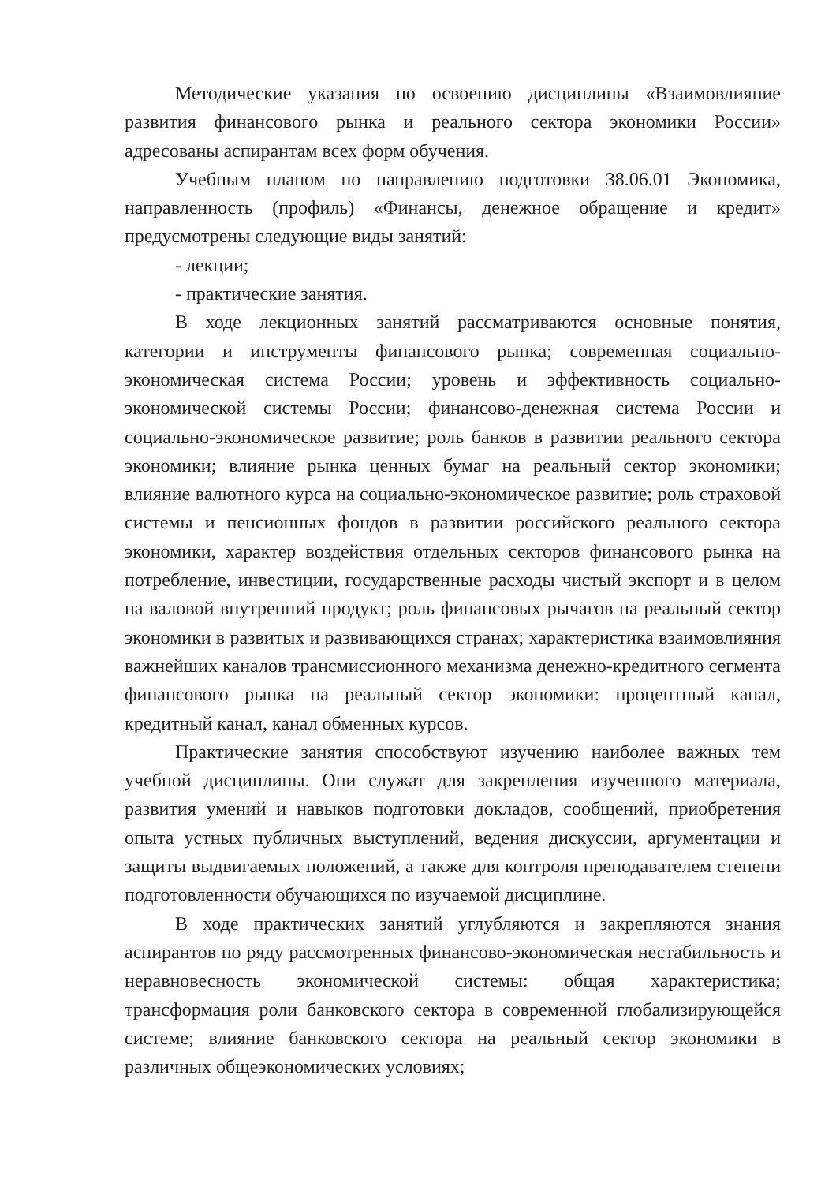Методические указания по освоению дисциплины «Взаимовлияние развития финансового рынка и реального сектора экономики России» адресованы аспирантам всех форм обучения.
Учебным планом по направлению подготовки 38.06.01 Экономика, направленность (профиль) «Финансы, денежное обращение и кредит» предусмотрены следующие виды занятий:
- лекции;
- практические занятия.
В ходе лекционных занятий рассматриваются основные понятия, категории и инструменты финансового рынка; современная социально-экономическая система России; уровень и эффективность социально-экономической системы России; финансово-денежная система России и социально-экономическое развитие; роль банков в развитии реального сектора экономики; влияние рынка ценных бумаг на реальный сектор экономики; влияние валютного курса на социально-экономическое развитие; роль страховой системы и пенсионных фондов в развитии российского реального сектора экономики, характер воздействия отдельных секторов финансового рынка на потребление, инвестиции, государственные расходы чистый экспорт и в целом на валовой внутренний продукт; роль финансовых рычагов на реальный сектор экономики в развитых и развивающихся странах; характеристика взаимовлияния важнейших каналов трансмиссионного механизма денежно-кредитного сегмента финансового рынка на реальный сектор экономики: процентный канал, кредитный канал, канал обменных курсов.
Практические занятия способствуют изучению наиболее важных тем учебной дисциплины. Они служат для закрепления изученного материала, развития умений и навыков подготовки докладов, сообщений, приобретения опыта устных публичных выступлений, ведения дискуссии, аргументации и защиты выдвигаемых положений, а также для контроля преподавателем степени подготовленности обучающихся по изучаемой дисциплине.
В ходе практических занятий углубляются и закрепляются знания аспирантов по ряду рассмотренных финансово-экономическая нестабильность и неравновесность экономической системы: общая характеристика; трансформация роли банковского сектора в современной глобализирующейся системе; влияние банковского сектора на реальный сектор экономики в различных общеэкономических условиях;